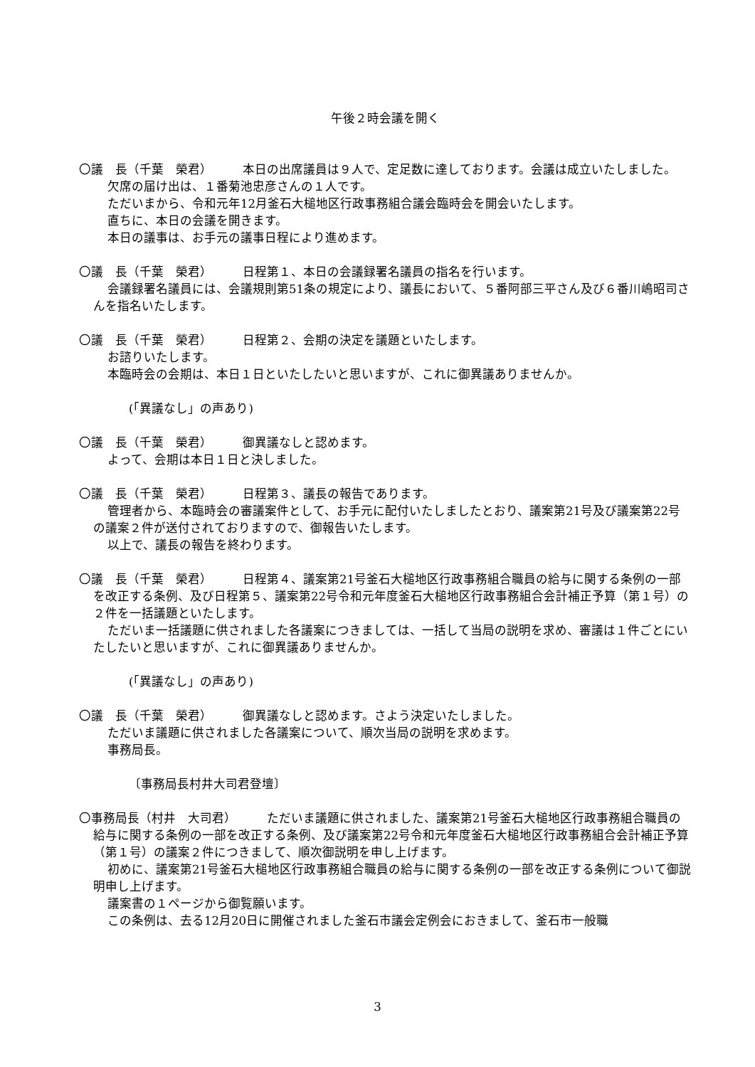午後２時会議を開く
〇議　長（千葉　榮君）　　　本日の出席議員は９人で、定足数に達しております。会議は成立いたしました。
欠席の届け出は、１番菊池忠彦さんの１人です。
ただいまから、令和元年12月釜石大槌地区行政事務組合議会臨時会を開会いたします。
直ちに、本日の会議を開きます。
本日の議事は、お手元の議事日程により進めます。
〇議　長（千葉　榮君）　　　日程第１、本日の会議録署名議員の指名を行います。
会議録署名議員には、会議規則第51条の規定により、議長において、５番阿部三平さん及び６番川嶋昭司さんを指名いたします。
〇議　長（千葉　榮君）　　　日程第２、会期の決定を議題といたします。
お諮りいたします。
本臨時会の会期は、本日１日といたしたいと思いますが、これに御異議ありませんか。
(「異議なし」の声あり)
〇議　長（千葉　榮君）　　　御異議なしと認めます。
よって、会期は本日１日と決しました。
〇議　長（千葉　榮君）　　　日程第３、議長の報告であります。
管理者から、本臨時会の審議案件として、お手元に配付いたしましたとおり、議案第21号及び議案第22号の議案２件が送付されておりますので、御報告いたします。
以上で、議長の報告を終わります。
〇議　長（千葉　榮君）　　　日程第４、議案第21号釜石大槌地区行政事務組合職員の給与に関する条例の一部を改正する条例、及び日程第５、議案第22号令和元年度釜石大槌地区行政事務組合会計補正予算（第１号）の２件を一括議題といたします。
ただいま一括議題に供されました各議案につきましては、一括して当局の説明を求め、審議は１件ごとにいたしたいと思いますが、これに御異議ありませんか。
(「異議なし」の声あり)
〇議　長（千葉　榮君）　　　御異議なしと認めます。さよう決定いたしました。
ただいま議題に供されました各議案について、順次当局の説明を求めます。
事務局長。
〔事務局長村井大司君登壇〕
〇事務局長（村井　大司君）　　　ただいま議題に供されました、議案第21号釜石大槌地区行政事務組合職員の給与に関する条例の一部を改正する条例、及び議案第22号令和元年度釜石大槌地区行政事務組合会計補正予算（第１号）の議案２件につきまして、順次御説明を申し上げます。
初めに、議案第21号釜石大槌地区行政事務組合職員の給与に関する条例の一部を改正する条例について御説明申し上げます。
議案書の１ページから御覧願います。
この条例は、去る12月20日に開催されました釜石市議会定例会におきまして、釜石市一般職
3